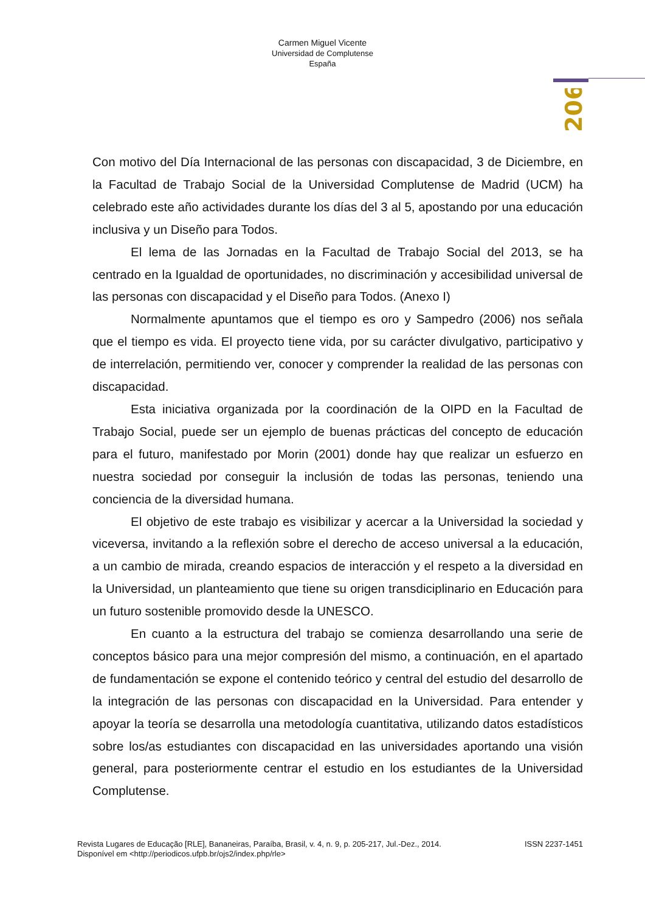Carmen Miguel Vicente
Universidad de Complutense
España
206
Con motivo del Día Internacional de las personas con discapacidad, 3 de Diciembre, en la Facultad de Trabajo Social de la Universidad Complutense de Madrid (UCM) ha celebrado este año actividades durante los días del 3 al 5, apostando por una educación inclusiva y un Diseño para Todos.
El lema de las Jornadas en la Facultad de Trabajo Social del 2013, se ha centrado en la Igualdad de oportunidades, no discriminación y accesibilidad universal de las personas con discapacidad y el Diseño para Todos. (Anexo I)
Normalmente apuntamos que el tiempo es oro y Sampedro (2006) nos señala que el tiempo es vida. El proyecto tiene vida, por su carácter divulgativo, participativo y de interrelación, permitiendo ver, conocer y comprender la realidad de las personas con discapacidad.
Esta iniciativa organizada por la coordinación de la OIPD en la Facultad de Trabajo Social, puede ser un ejemplo de buenas prácticas del concepto de educación para el futuro, manifestado por Morin (2001) donde hay que realizar un esfuerzo en nuestra sociedad por conseguir la inclusión de todas las personas, teniendo una conciencia de la diversidad humana.
El objetivo de este trabajo es visibilizar y acercar a la Universidad la sociedad y viceversa, invitando a la reflexión sobre el derecho de acceso universal a la educación, a un cambio de mirada, creando espacios de interacción y el respeto a la diversidad en la Universidad, un planteamiento que tiene su origen transdiciplinario en Educación para un futuro sostenible promovido desde la UNESCO.
En cuanto a la estructura del trabajo se comienza desarrollando una serie de conceptos básico para una mejor compresión del mismo, a continuación, en el apartado de fundamentación se expone el contenido teórico y central del estudio del desarrollo de la integración de las personas con discapacidad en la Universidad. Para entender y apoyar la teoría se desarrolla una metodología cuantitativa, utilizando datos estadísticos sobre los/as estudiantes con discapacidad en las universidades aportando una visión general, para posteriormente centrar el estudio en los estudiantes de la Universidad Complutense.
Revista Lugares de Educação [RLE], Bananeiras, Paraíba, Brasil, v. 4, n. 9, p. 205-217, Jul.-Dez., 2014. ISSN 2237-1451
Disponível em <http://periodicos.ufpb.br/ojs2/index.php/rle>